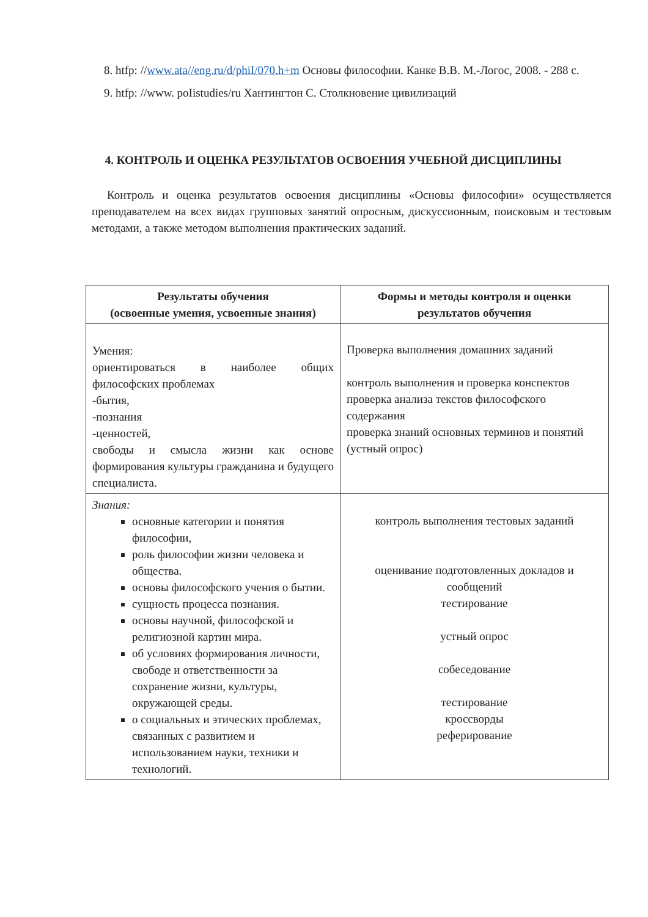8. htfp: //www.ata//eng.ru/d/phiI/070.h+m Основы философии. Канке В.В. М.-Логос, 2008. - 288 с.
9. htfp: //www. poIistudies/ru Хантингтон С. Столкновение цивилизаций
4. КОНТРОЛЬ И ОЦЕНКА РЕЗУЛЬТАТОВ ОСВОЕНИЯ УЧЕБНОЙ ДИСЦИПЛИНЫ
Контроль и оценка результатов освоения дисциплины «Основы философии» осуществляется преподавателем на всех видах групповых занятий опросным, дискуссионным, поисковым и тестовым методами, а также методом выполнения практических заданий.
| Результаты обучения (освоенные умения, усвоенные знания) | Формы и методы контроля и оценки результатов обучения |
| --- | --- |
| Умения: ориентироваться в наиболее общих философских проблемах -бытия, -познания -ценностей, свободы и смысла жизни как основе формирования культуры гражданина и будущего специалиста. | Проверка выполнения домашних заданий контроль выполнения и проверка конспектов проверка анализа текстов философского содержания проверка знаний основных терминов и понятий (устный опрос) |
| Знания: основные категории и понятия философии, роль философии жизни человека и общества. основы философского учения о бытии. сущность процесса познания. основы научной, философской и религиозной картин мира. об условиях формирования личности, свободе и ответственности за сохранение жизни, культуры, окружающей среды. о социальных и этических проблемах, связанных с развитием и использованием науки, техники и технологий. | контроль выполнения тестовых заданий оценивание подготовленных докладов и сообщений тестирование устный опрос собеседование тестирование кроссворды реферирование |